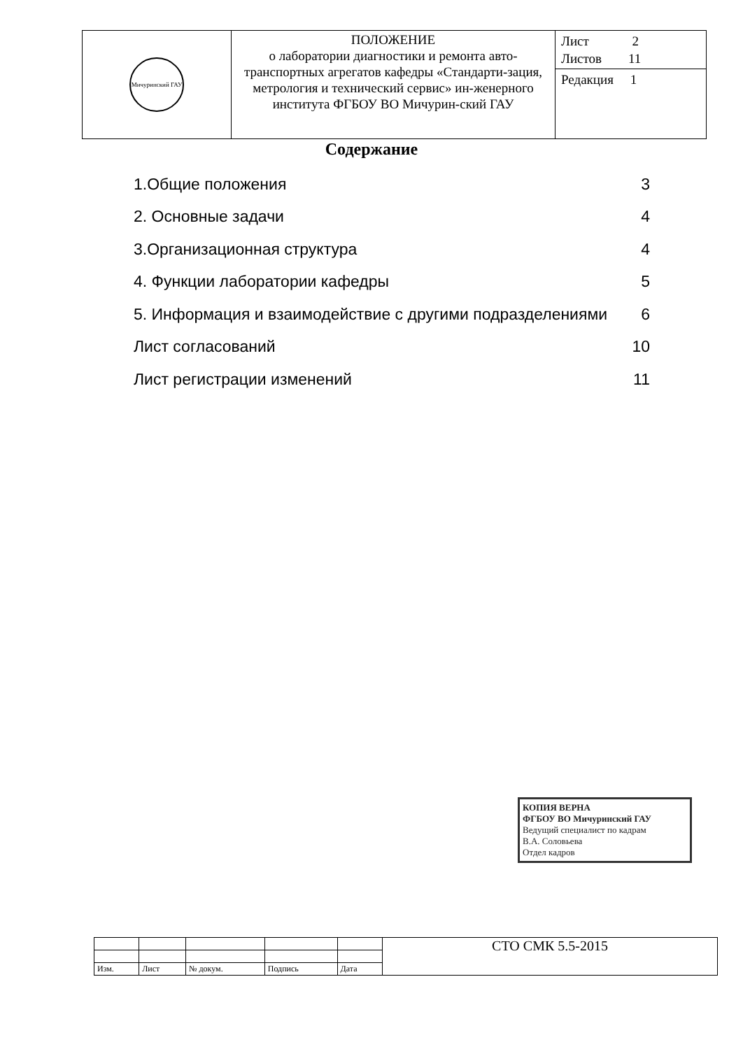| Мичуринский ГАУ | ПОЛОЖЕНИЕ о лаборатории диагностики и ремонта авто-транспортных агрегатов кафедры «Стандарти-зация, метрология и технический сервис» ин-женерного института ФГБОУ ВО Мичурин-ский ГАУ | Лист 2 Листов 11 |
| | | Редакция 1 |
Содержание
| 1.Общие положения | 3 |
| 2. Основные задачи | 4 |
| 3.Организационная структура | 4 |
| 4. Функции лаборатории кафедры | 5 |
| 5. Информация и взаимодействие с другими подразделениями | 6 |
| Лист согласований | 10 |
| Лист регистрации изменений | 11 |
КОПИЯ ВЕРНА
ФГБОУ ВО Мичуринский ГАУ
Ведущий специалист по кадрам
В.А. Соловьева
Отдел кадров
| | | | | | СТО СМК 5.5-2015 |
| Изм. | Лист | № докум. | Подпись | Дата | |